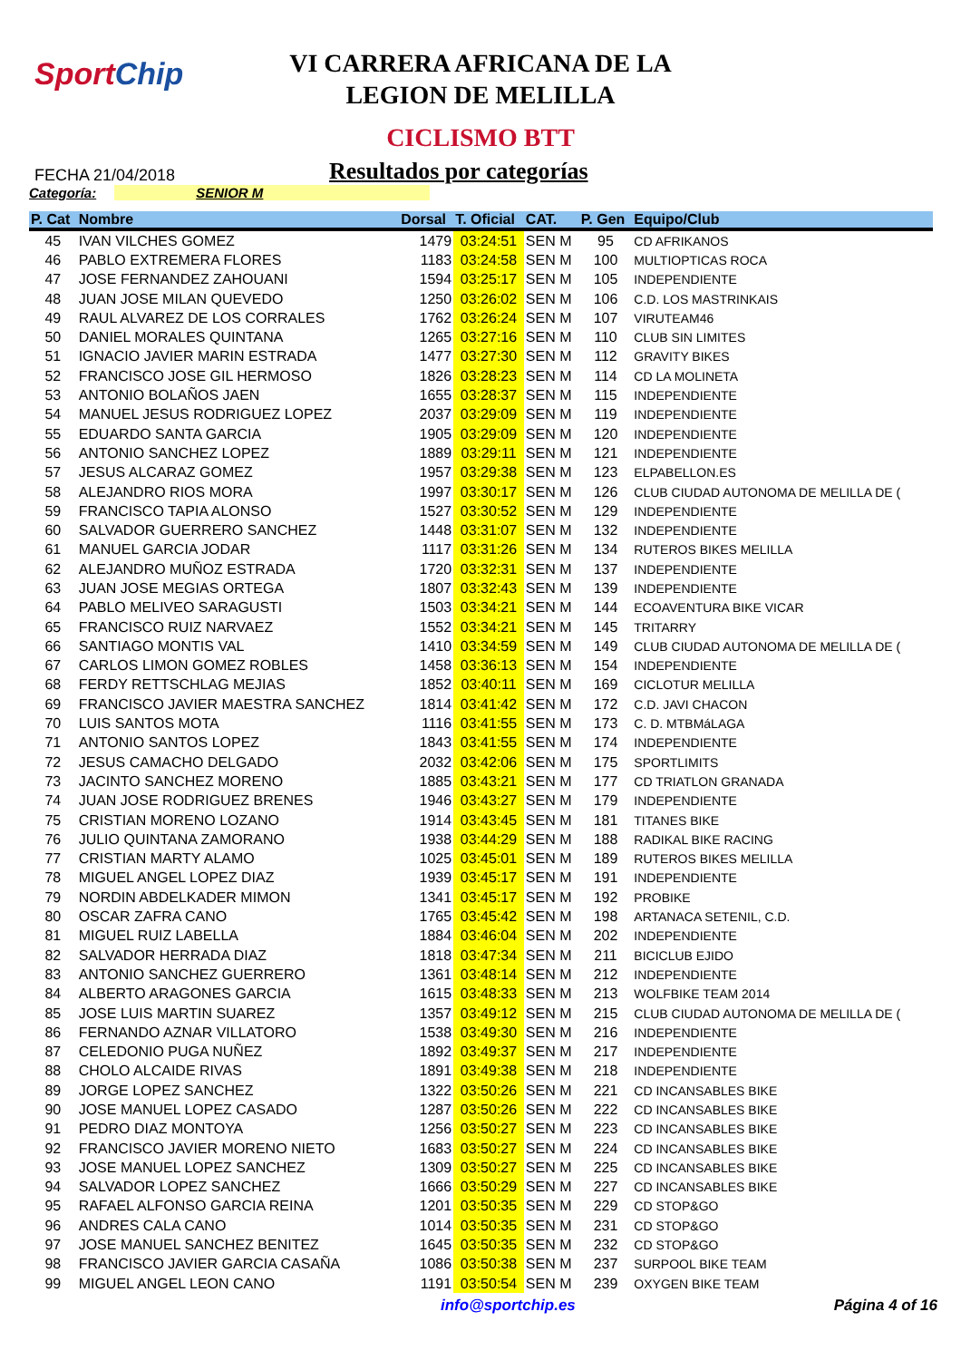SportChip
VI CARRERA AFRICANA DE LA
LEGION DE MELILLA
CICLISMO BTT
FECHA 21/04/2018
Resultados por categorías
Categoría: SENIOR M
| P. Cat | Nombre | Dorsal | T. Oficial | CAT. | P. Gen | Equipo/Club |
| --- | --- | --- | --- | --- | --- | --- |
| 45 | IVAN VILCHES GOMEZ | 1479 | 03:24:51 | SEN M | 95 | CD AFRIKANOS |
| 46 | PABLO EXTREMERA FLORES | 1183 | 03:24:58 | SEN M | 100 | MULTIOPTICAS ROCA |
| 47 | JOSE FERNANDEZ ZAHOUANI | 1594 | 03:25:17 | SEN M | 105 | INDEPENDIENTE |
| 48 | JUAN JOSE MILAN QUEVEDO | 1250 | 03:26:02 | SEN M | 106 | C.D. LOS MASTRINKAIS |
| 49 | RAUL ALVAREZ DE LOS CORRALES | 1762 | 03:26:24 | SEN M | 107 | VIRUTEAM46 |
| 50 | DANIEL MORALES QUINTANA | 1265 | 03:27:16 | SEN M | 110 | CLUB SIN LIMITES |
| 51 | IGNACIO JAVIER MARIN ESTRADA | 1477 | 03:27:30 | SEN M | 112 | GRAVITY BIKES |
| 52 | FRANCISCO JOSE GIL HERMOSO | 1826 | 03:28:23 | SEN M | 114 | CD LA MOLINETA |
| 53 | ANTONIO BOLAÑOS JAEN | 1655 | 03:28:37 | SEN M | 115 | INDEPENDIENTE |
| 54 | MANUEL JESUS RODRIGUEZ LOPEZ | 2037 | 03:29:09 | SEN M | 119 | INDEPENDIENTE |
| 55 | EDUARDO SANTA GARCIA | 1905 | 03:29:09 | SEN M | 120 | INDEPENDIENTE |
| 56 | ANTONIO SANCHEZ LOPEZ | 1889 | 03:29:11 | SEN M | 121 | INDEPENDIENTE |
| 57 | JESUS ALCARAZ GOMEZ | 1957 | 03:29:38 | SEN M | 123 | ELPABELLON.ES |
| 58 | ALEJANDRO RIOS MORA | 1997 | 03:30:17 | SEN M | 126 | CLUB CIUDAD AUTONOMA DE MELILLA DE ( |
| 59 | FRANCISCO TAPIA ALONSO | 1527 | 03:30:52 | SEN M | 129 | INDEPENDIENTE |
| 60 | SALVADOR GUERRERO SANCHEZ | 1448 | 03:31:07 | SEN M | 132 | INDEPENDIENTE |
| 61 | MANUEL GARCIA JODAR | 1117 | 03:31:26 | SEN M | 134 | RUTEROS BIKES MELILLA |
| 62 | ALEJANDRO MUÑOZ ESTRADA | 1720 | 03:32:31 | SEN M | 137 | INDEPENDIENTE |
| 63 | JUAN JOSE MEGIAS ORTEGA | 1807 | 03:32:43 | SEN M | 139 | INDEPENDIENTE |
| 64 | PABLO MELIVEO SARAGUSTI | 1503 | 03:34:21 | SEN M | 144 | ECOAVENTURA BIKE VICAR |
| 65 | FRANCISCO RUIZ NARVAEZ | 1552 | 03:34:21 | SEN M | 145 | TRITARRY |
| 66 | SANTIAGO MONTIS VAL | 1410 | 03:34:59 | SEN M | 149 | CLUB CIUDAD AUTONOMA DE MELILLA DE ( |
| 67 | CARLOS LIMON GOMEZ ROBLES | 1458 | 03:36:13 | SEN M | 154 | INDEPENDIENTE |
| 68 | FERDY RETTSCHLAG MEJIAS | 1852 | 03:40:11 | SEN M | 169 | CICLOTUR MELILLA |
| 69 | FRANCISCO JAVIER MAESTRA SANCHEZ | 1814 | 03:41:42 | SEN M | 172 | C.D. JAVI CHACON |
| 70 | LUIS SANTOS MOTA | 1116 | 03:41:55 | SEN M | 173 | C. D. MTBMáLAGA |
| 71 | ANTONIO SANTOS LOPEZ | 1843 | 03:41:55 | SEN M | 174 | INDEPENDIENTE |
| 72 | JESUS CAMACHO DELGADO | 2032 | 03:42:06 | SEN M | 175 | SPORTLIMITS |
| 73 | JACINTO SANCHEZ MORENO | 1885 | 03:43:21 | SEN M | 177 | CD TRIATLON GRANADA |
| 74 | JUAN JOSE RODRIGUEZ BRENES | 1946 | 03:43:27 | SEN M | 179 | INDEPENDIENTE |
| 75 | CRISTIAN MORENO LOZANO | 1914 | 03:43:45 | SEN M | 181 | TITANES BIKE |
| 76 | JULIO QUINTANA ZAMORANO | 1938 | 03:44:29 | SEN M | 188 | RADIKAL BIKE RACING |
| 77 | CRISTIAN MARTY ALAMO | 1025 | 03:45:01 | SEN M | 189 | RUTEROS BIKES MELILLA |
| 78 | MIGUEL ANGEL LOPEZ DIAZ | 1939 | 03:45:17 | SEN M | 191 | INDEPENDIENTE |
| 79 | NORDIN ABDELKADER MIMON | 1341 | 03:45:17 | SEN M | 192 | PROBIKE |
| 80 | OSCAR ZAFRA CANO | 1765 | 03:45:42 | SEN M | 198 | ARTANACA SETENIL, C.D. |
| 81 | MIGUEL RUIZ LABELLA | 1884 | 03:46:04 | SEN M | 202 | INDEPENDIENTE |
| 82 | SALVADOR HERRADA DIAZ | 1818 | 03:47:34 | SEN M | 211 | BICICLUB EJIDO |
| 83 | ANTONIO SANCHEZ GUERRERO | 1361 | 03:48:14 | SEN M | 212 | INDEPENDIENTE |
| 84 | ALBERTO ARAGONES GARCIA | 1615 | 03:48:33 | SEN M | 213 | WOLFBIKE TEAM 2014 |
| 85 | JOSE LUIS MARTIN SUAREZ | 1357 | 03:49:12 | SEN M | 215 | CLUB CIUDAD AUTONOMA DE MELILLA DE ( |
| 86 | FERNANDO AZNAR VILLATORO | 1538 | 03:49:30 | SEN M | 216 | INDEPENDIENTE |
| 87 | CELEDONIO PUGA NUÑEZ | 1892 | 03:49:37 | SEN M | 217 | INDEPENDIENTE |
| 88 | CHOLO ALCAIDE RIVAS | 1891 | 03:49:38 | SEN M | 218 | INDEPENDIENTE |
| 89 | JORGE LOPEZ SANCHEZ | 1322 | 03:50:26 | SEN M | 221 | CD INCANSABLES BIKE |
| 90 | JOSE MANUEL LOPEZ CASADO | 1287 | 03:50:26 | SEN M | 222 | CD INCANSABLES BIKE |
| 91 | PEDRO DIAZ MONTOYA | 1256 | 03:50:27 | SEN M | 223 | CD INCANSABLES BIKE |
| 92 | FRANCISCO JAVIER MORENO NIETO | 1683 | 03:50:27 | SEN M | 224 | CD INCANSABLES BIKE |
| 93 | JOSE MANUEL LOPEZ SANCHEZ | 1309 | 03:50:27 | SEN M | 225 | CD INCANSABLES BIKE |
| 94 | SALVADOR LOPEZ SANCHEZ | 1666 | 03:50:29 | SEN M | 227 | CD INCANSABLES BIKE |
| 95 | RAFAEL ALFONSO GARCIA REINA | 1201 | 03:50:35 | SEN M | 229 | CD STOP&GO |
| 96 | ANDRES CALA CANO | 1014 | 03:50:35 | SEN M | 231 | CD STOP&GO |
| 97 | JOSE MANUEL SANCHEZ BENITEZ | 1645 | 03:50:35 | SEN M | 232 | CD STOP&GO |
| 98 | FRANCISCO JAVIER GARCIA CASAÑA | 1086 | 03:50:38 | SEN M | 237 | SURPOOL BIKE TEAM |
| 99 | MIGUEL ANGEL LEON CANO | 1191 | 03:50:54 | SEN M | 239 | OXYGEN BIKE TEAM |
info@sportchip.es Página 4 of 16